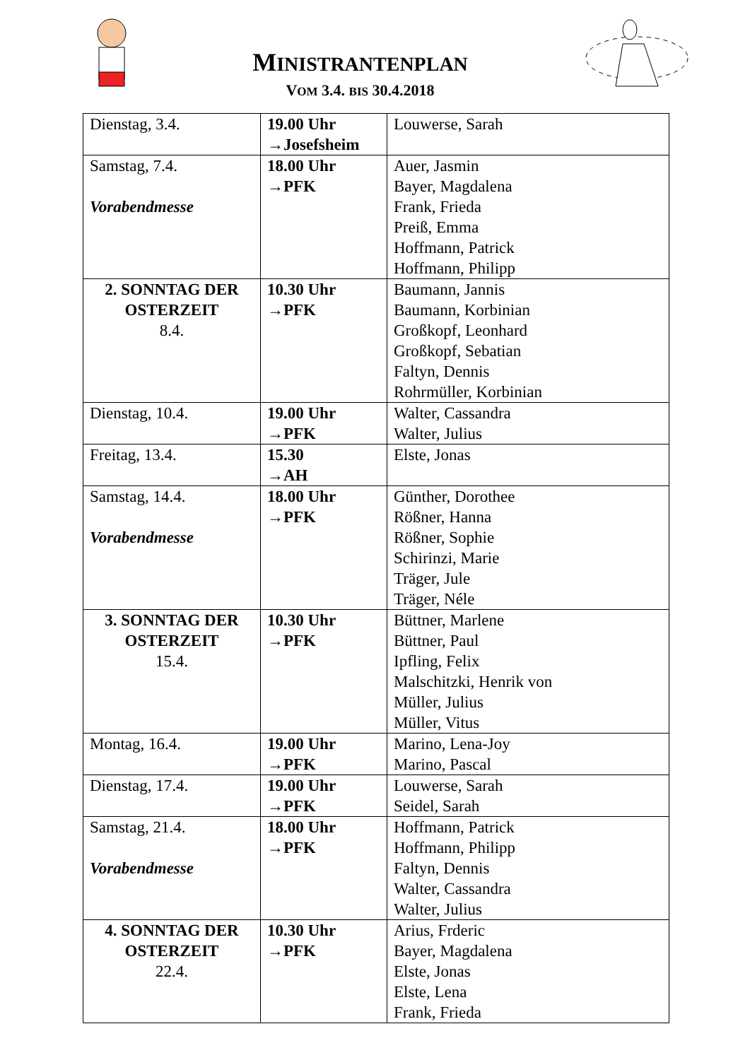MINISTRANTENPLAN
VOM 3.4. BIS 30.4.2018
| Dienstag, 3.4. | 19.00 Uhr →Josefsheim | Louwerse, Sarah |
| Samstag, 7.4. Vorabendmesse | 18.00 Uhr →PFK | Auer, Jasmin Bayer, Magdalena Frank, Frieda Preiß, Emma Hoffmann, Patrick Hoffmann, Philipp |
| 2. SONNTAG DER OSTERZEIT 8.4. | 10.30 Uhr →PFK | Baumann, Jannis Baumann, Korbinian Großkopf, Leonhard Großkopf, Sebatian Faltyn, Dennis Rohrmüller, Korbinian |
| Dienstag, 10.4. | 19.00 Uhr →PFK | Walter, Cassandra Walter, Julius |
| Freitag, 13.4. | 15.30 →AH | Elste, Jonas |
| Samstag, 14.4. Vorabendmesse | 18.00 Uhr →PFK | Günther, Dorothee Rößner, Hanna Rößner, Sophie Schirinzi, Marie Träger, Jule Träger, Néle |
| 3. SONNTAG DER OSTERZEIT 15.4. | 10.30 Uhr →PFK | Büttner, Marlene Büttner, Paul Ipfling, Felix Malschitzki, Henrik von Müller, Julius Müller, Vitus |
| Montag, 16.4. | 19.00 Uhr →PFK | Marino, Lena-Joy Marino, Pascal |
| Dienstag, 17.4. | 19.00 Uhr →PFK | Louwerse, Sarah Seidel, Sarah |
| Samstag, 21.4. Vorabendmesse | 18.00 Uhr →PFK | Hoffmann, Patrick Hoffmann, Philipp Faltyn, Dennis Walter, Cassandra Walter, Julius |
| 4. SONNTAG DER OSTERZEIT 22.4. | 10.30 Uhr →PFK | Arius, Frderic Bayer, Magdalena Elste, Jonas Elste, Lena Frank, Frieda |